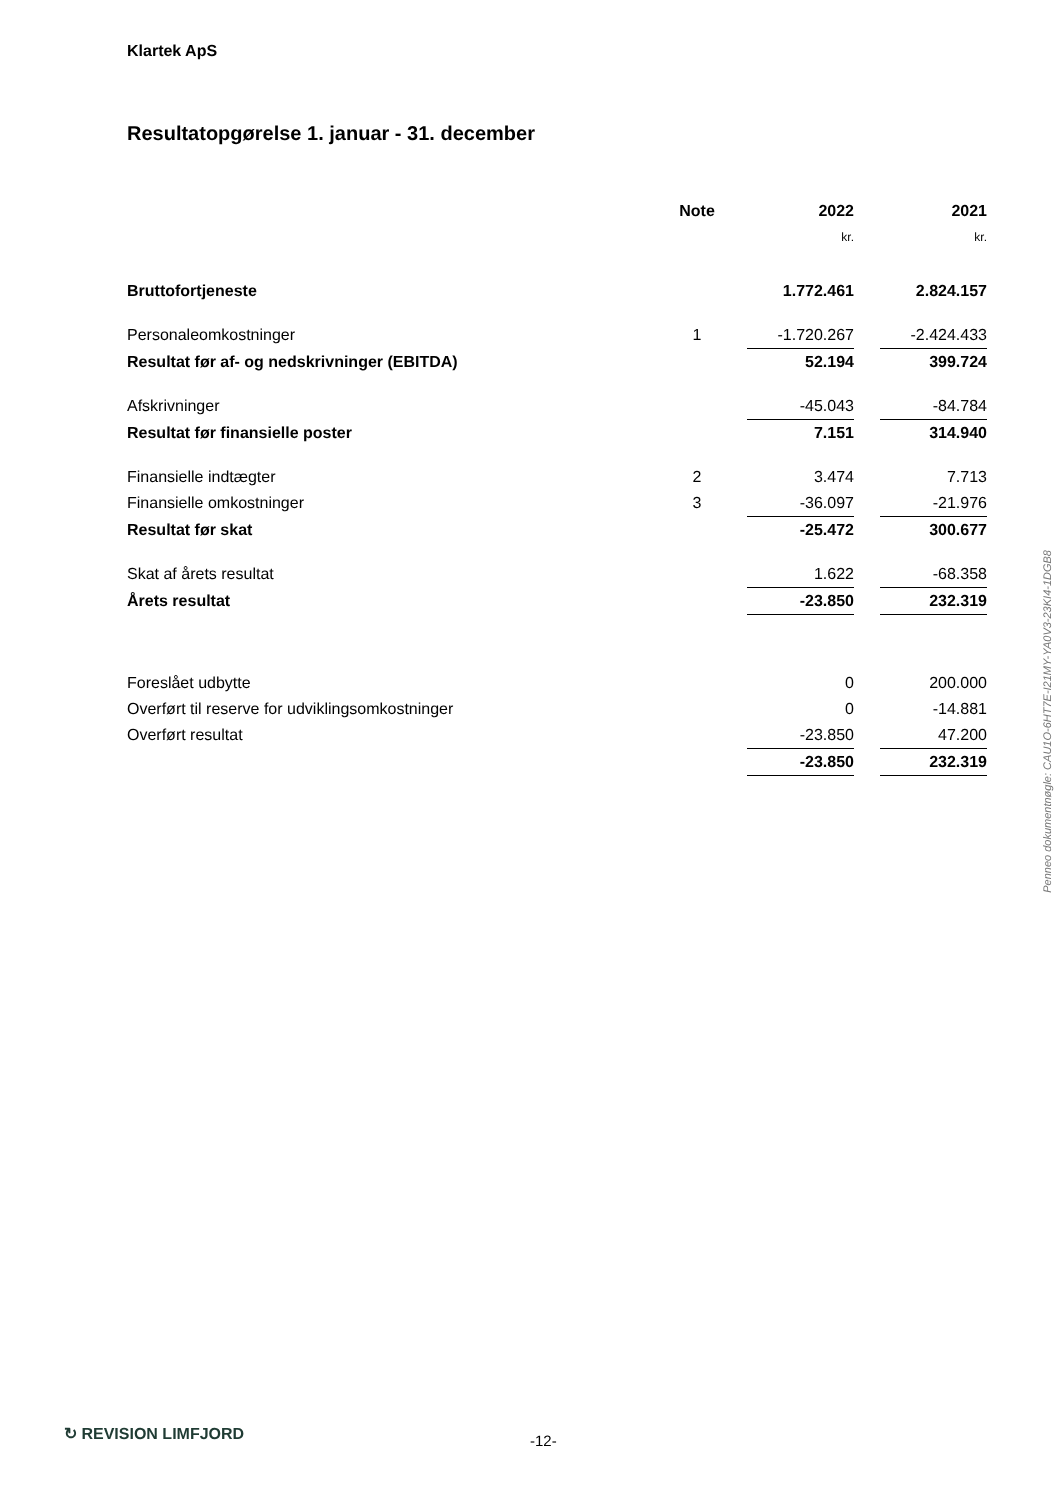Klartek ApS
Resultatopgørelse 1. januar - 31. december
| | Note | 2022 | | 2021 |
| --- | --- | --- | --- | --- |
| | | kr. | | kr. |
| Bruttofortjeneste | | 1.772.461 | | 2.824.157 |
| Personaleomkostninger | 1 | -1.720.267 | | -2.424.433 |
| Resultat før af- og nedskrivninger (EBITDA) | | 52.194 | | 399.724 |
| Afskrivninger | | -45.043 | | -84.784 |
| Resultat før finansielle poster | | 7.151 | | 314.940 |
| Finansielle indtægter | 2 | 3.474 | | 7.713 |
| Finansielle omkostninger | 3 | -36.097 | | -21.976 |
| Resultat før skat | | -25.472 | | 300.677 |
| Skat af årets resultat | | 1.622 | | -68.358 |
| Årets resultat | | -23.850 | | 232.319 |
| Foreslået udbytte | | 0 | | 200.000 |
| Overført til reserve for udviklingsomkostninger | | 0 | | -14.881 |
| Overført resultat | | -23.850 | | 47.200 |
| | | -23.850 | | 232.319 |
Penneo dokumentnøgle: CAU1O-6HT7E-I21MY-YA0V3-23KI4-1DGB8
↻ REVISION LIMFJORD -12-